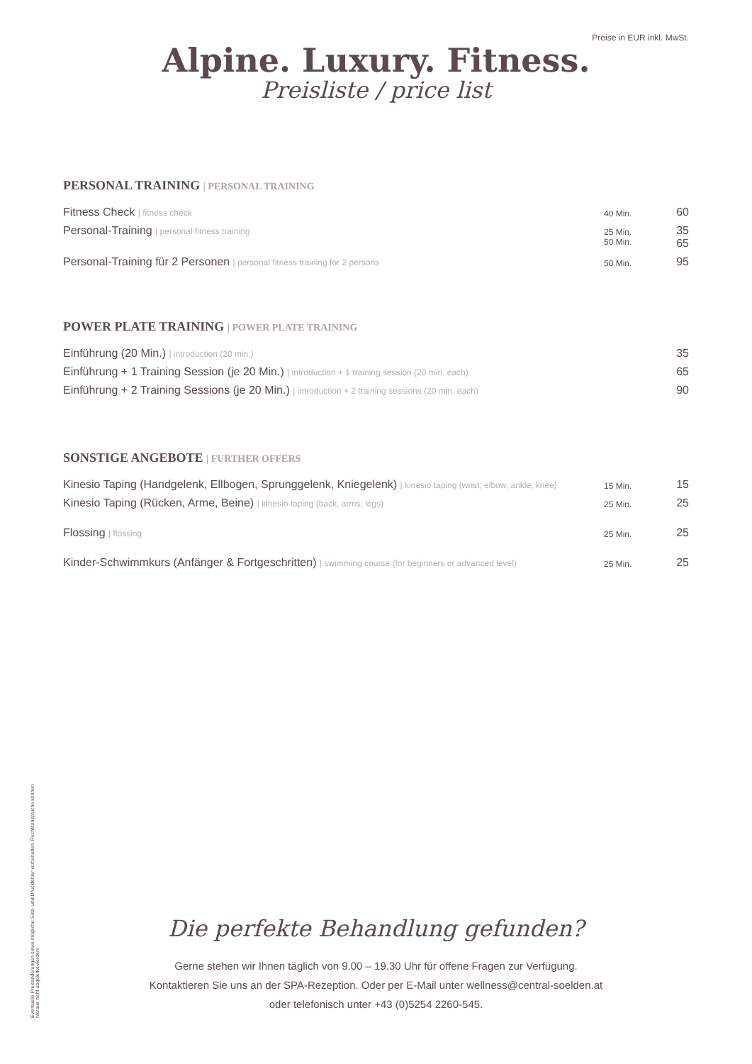Preise in EUR inkl. MwSt.
Alpine. Luxury. Fitness.
Preisliste / price list
PERSONAL TRAINING | PERSONAL TRAINING
| Fitness Check / fitness check | 40 Min. | 60 |
| Personal-Training / personal fitness training | 25 Min. 50 Min. | 35 65 |
| Personal-Training für 2 Personen / personal fitness training for 2 persons | 50 Min. | 95 |
POWER PLATE TRAINING | POWER PLATE TRAINING
| Einführung (20 Min.) / introduction (20 min.) | 35 |
| Einführung + 1 Training Session (je 20 Min.) / introduction + 1 training session (20 min. each) | 65 |
| Einführung + 2 Training Sessions (je 20 Min.) / introduction + 2 training sessions (20 min. each) | 90 |
SONSTIGE ANGEBOTE | FURTHER OFFERS
| Kinesio Taping (Handgelenk, Ellbogen, Sprunggelenk, Kniegelenk) / kinesio taping (wrist, elbow, ankle, knee) | 15 Min. | 15 |
| Kinesio Taping (Rücken, Arme, Beine) / kinesio taping (back, arms, legs) | 25 Min. | 25 |
| Flossing / flossing | 25 Min. | 25 |
| Kinder-Schwimmkurs (Anfänger & Fortgeschritten) / swimming course (for beginners or advanced level) | 25 Min. | 25 |
Eventuelle Preisänderungen sowie mögliche Satz- und Druckfehler vorbehalten. Rechtsansprüche können hieraus nicht abgeleitet werden!
Die perfekte Behandlung gefunden?
Gerne stehen wir Ihnen täglich von 9.00 – 19.30 Uhr für offene Fragen zur Verfügung.
Kontaktieren Sie uns an der SPA-Rezeption. Oder per E-Mail unter wellness@central-soelden.at
oder telefonisch unter +43 (0)5254 2260-545.